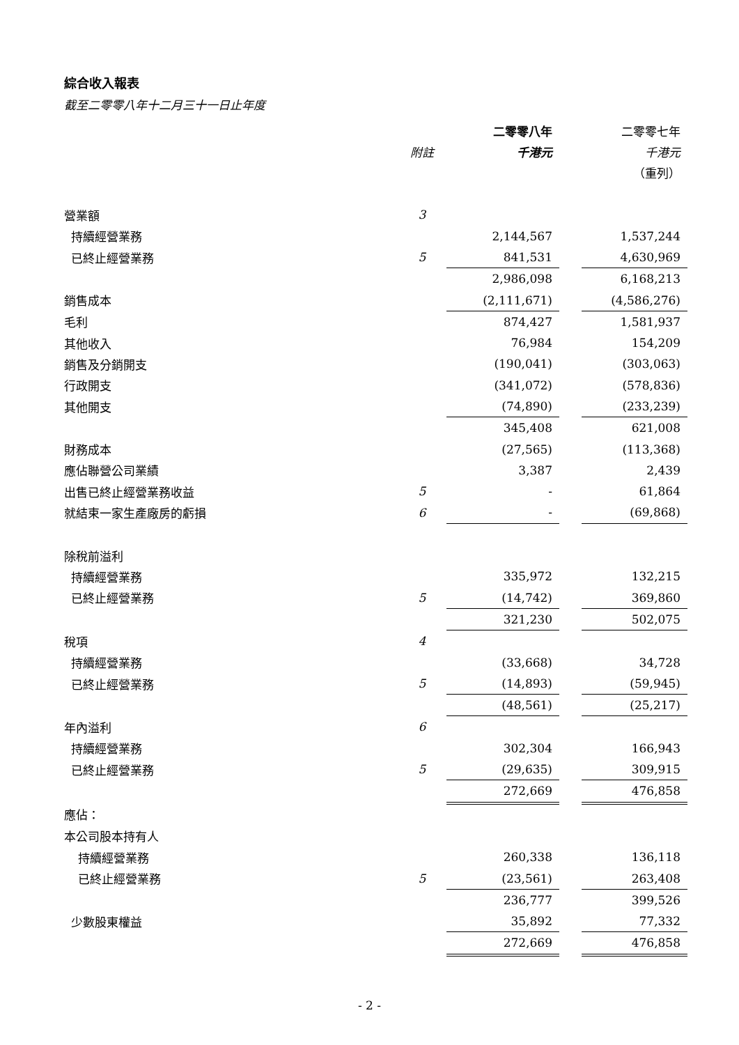綜合收入報表
截至二零零八年十二月三十一日止年度
| | | 二零零八年 | | 二零零七年 |
| --- | --- | --- | --- | --- |
| | 附註 | 千港元 | | 千港元 |
| | | | | （重列） |
| 營業額 | 3 | | | |
| 持續經營業務 | | 2,144,567 | | 1,537,244 |
| 已終止經營業務 | 5 | 841,531 | | 4,630,969 |
| | | 2,986,098 | | 6,168,213 |
| 銷售成本 | | (2,111,671) | | (4,586,276) |
| 毛利 | | 874,427 | | 1,581,937 |
| 其他收入 | | 76,984 | | 154,209 |
| 銷售及分銷開支 | | (190,041) | | (303,063) |
| 行政開支 | | (341,072) | | (578,836) |
| 其他開支 | | (74,890) | | (233,239) |
| | | 345,408 | | 621,008 |
| 財務成本 | | (27,565) | | (113,368) |
| 應佔聯營公司業績 | | 3,387 | | 2,439 |
| 出售已終止經營業務收益 | 5 | - | | 61,864 |
| 就結束一家生產廠房的虧損 | 6 | - | | (69,868) |
| 除稅前溢利 | | | | |
| 持續經營業務 | | 335,972 | | 132,215 |
| 已終止經營業務 | 5 | (14,742) | | 369,860 |
| | | 321,230 | | 502,075 |
| 稅項 | 4 | | | |
| 持續經營業務 | | (33,668) | | 34,728 |
| 已終止經營業務 | 5 | (14,893) | | (59,945) |
| | | (48,561) | | (25,217) |
| 年內溢利 | 6 | | | |
| 持續經營業務 | | 302,304 | | 166,943 |
| 已終止經營業務 | 5 | (29,635) | | 309,915 |
| | | 272,669 | | 476,858 |
| 應佔： | | | | |
| 本公司股本持有人 | | | | |
| 持續經營業務 | | 260,338 | | 136,118 |
| 已終止經營業務 | 5 | (23,561) | | 263,408 |
| | | 236,777 | | 399,526 |
| 少數股東權益 | | 35,892 | | 77,332 |
| | | 272,669 | | 476,858 |
- 2 -